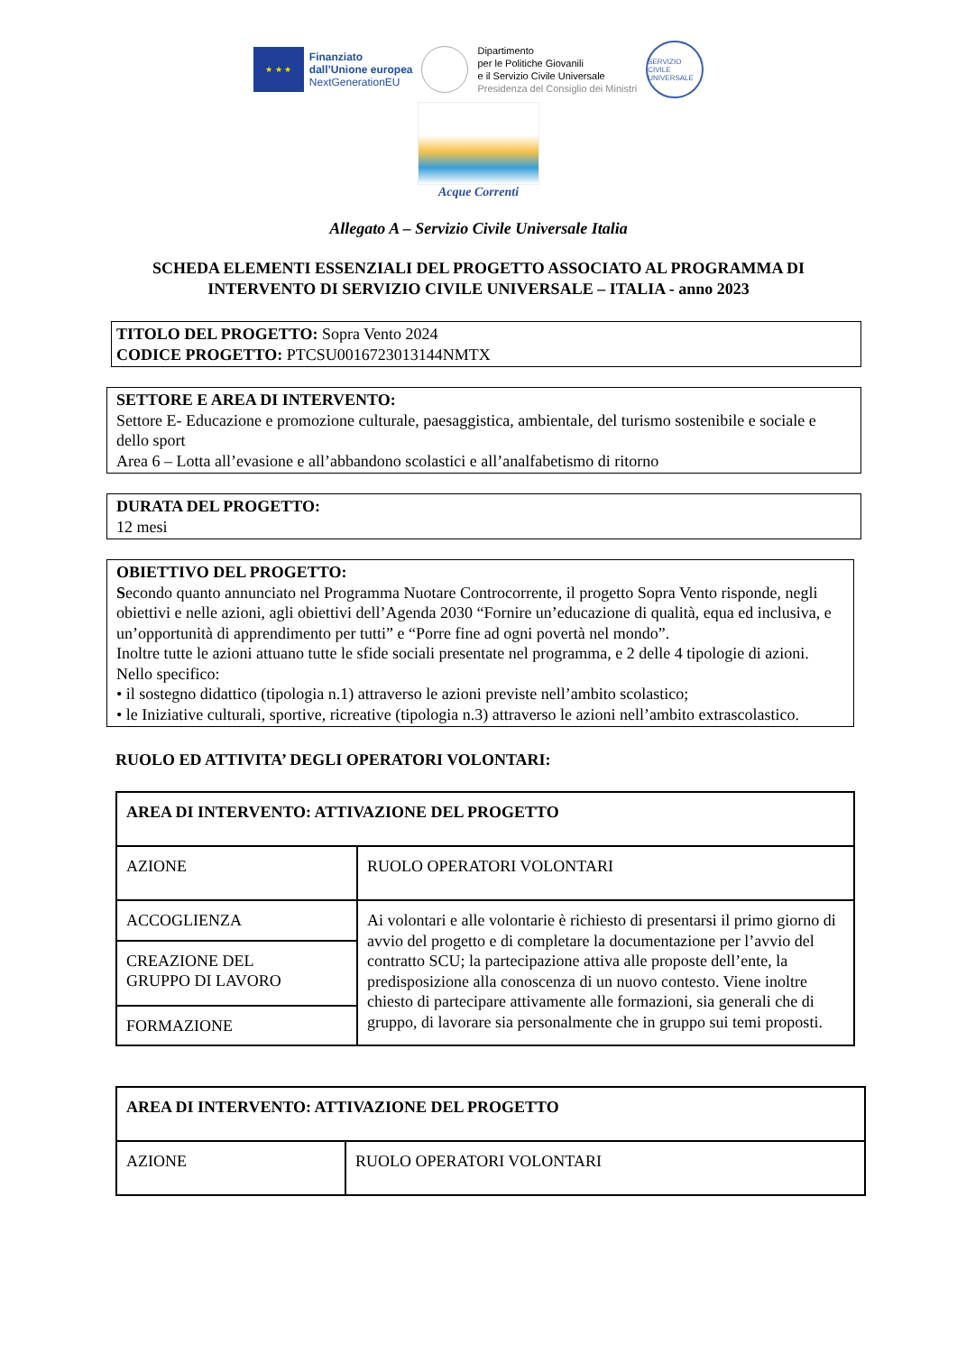★ ★ ★
Finanziato
dall’Unione europea
NextGenerationEU
Dipartimento
per le Politiche Giovanili
e il Servizio Civile Universale
Presidenza del Consiglio dei Ministri
SERVIZIO CIVILE UNIVERSALE
Acque Correnti
Allegato A – Servizio Civile Universale Italia
SCHEDA ELEMENTI ESSENZIALI DEL PROGETTO ASSOCIATO AL PROGRAMMA DI
INTERVENTO DI SERVIZIO CIVILE UNIVERSALE – ITALIA - anno 2023
TITOLO DEL PROGETTO: Sopra Vento 2024
CODICE PROGETTO: PTCSU0016723013144NMTX
SETTORE E AREA DI INTERVENTO:
Settore E- Educazione e promozione culturale, paesaggistica, ambientale, del turismo sostenibile e sociale e dello sport
Area 6 – Lotta all’evasione e all’abbandono scolastici e all’analfabetismo di ritorno
DURATA DEL PROGETTO:
12 mesi
OBIETTIVO DEL PROGETTO:
Secondo quanto annunciato nel Programma Nuotare Controcorrente, il progetto Sopra Vento risponde, negli obiettivi e nelle azioni, agli obiettivi dell’Agenda 2030 “Fornire un’educazione di qualità, equa ed inclusiva, e un’opportunità di apprendimento per tutti” e “Porre fine ad ogni povertà nel mondo”.
Inoltre tutte le azioni attuano tutte le sfide sociali presentate nel programma, e 2 delle 4 tipologie di azioni.
Nello specifico:
• il sostegno didattico (tipologia n.1) attraverso le azioni previste nell’ambito scolastico;
• le Iniziative culturali, sportive, ricreative (tipologia n.3) attraverso le azioni nell’ambito extrascolastico.
RUOLO ED ATTIVITA’ DEGLI OPERATORI VOLONTARI:
| AREA DI INTERVENTO: ATTIVAZIONE DEL PROGETTO | |
| AZIONE | RUOLO OPERATORI VOLONTARI |
| ACCOGLIENZA | Ai volontari e alle volontarie è richiesto di presentarsi il primo giorno di avvio del progetto e di completare la documentazione per l’avvio del contratto SCU; la partecipazione attiva alle proposte dell’ente, la predisposizione alla conoscenza di un nuovo contesto. Viene inoltre chiesto di partecipare attivamente alle formazioni, sia generali che di gruppo, di lavorare sia personalmente che in gruppo sui temi proposti. |
| CREAZIONE DEL GRUPPO DI LAVORO | |
| FORMAZIONE | |
| AREA DI INTERVENTO: ATTIVAZIONE DEL PROGETTO | |
| AZIONE | RUOLO OPERATORI VOLONTARI |